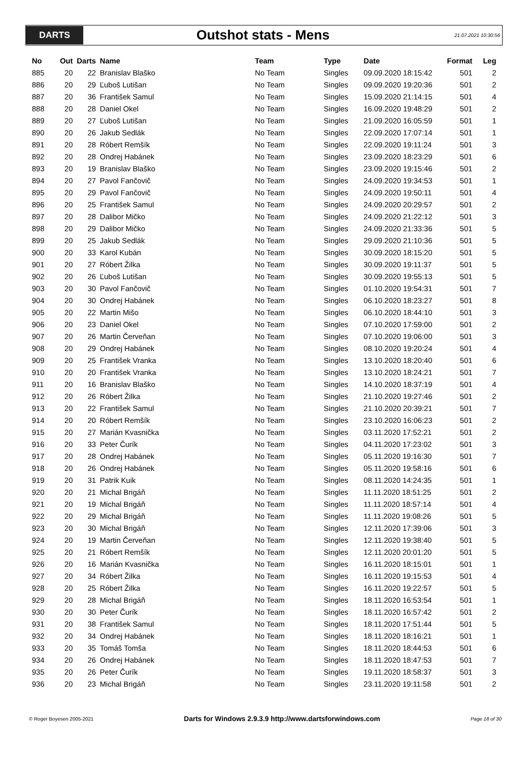DARTS
Outshot stats - Mens
21.07.2021 10:30:56
| No | Out | Darts | Name | Team | Type | Date | Format | Leg |
| --- | --- | --- | --- | --- | --- | --- | --- | --- |
| 885 | 20 | 22 | Branislav Blaško | No Team | Singles | 09.09.2020 18:15:42 | 501 | 2 |
| 886 | 20 | 29 | Ľuboš Lutišan | No Team | Singles | 09.09.2020 19:20:36 | 501 | 2 |
| 887 | 20 | 36 | František Samul | No Team | Singles | 15.09.2020 21:14:15 | 501 | 4 |
| 888 | 20 | 28 | Daniel Okel | No Team | Singles | 16.09.2020 19:48:29 | 501 | 2 |
| 889 | 20 | 27 | Ľuboš Lutišan | No Team | Singles | 21.09.2020 16:05:59 | 501 | 1 |
| 890 | 20 | 26 | Jakub Sedlák | No Team | Singles | 22.09.2020 17:07:14 | 501 | 1 |
| 891 | 20 | 28 | Róbert Remšík | No Team | Singles | 22.09.2020 19:11:24 | 501 | 3 |
| 892 | 20 | 28 | Ondrej Habánek | No Team | Singles | 23.09.2020 18:23:29 | 501 | 6 |
| 893 | 20 | 19 | Branislav Blaško | No Team | Singles | 23.09.2020 19:15:46 | 501 | 2 |
| 894 | 20 | 27 | Pavol Fančovič | No Team | Singles | 24.09.2020 19:34:53 | 501 | 1 |
| 895 | 20 | 29 | Pavol Fančovič | No Team | Singles | 24.09.2020 19:50:11 | 501 | 4 |
| 896 | 20 | 25 | František Samul | No Team | Singles | 24.09.2020 20:29:57 | 501 | 2 |
| 897 | 20 | 28 | Dalibor Mičko | No Team | Singles | 24.09.2020 21:22:12 | 501 | 3 |
| 898 | 20 | 29 | Dalibor Mičko | No Team | Singles | 24.09.2020 21:33:36 | 501 | 5 |
| 899 | 20 | 25 | Jakub Sedlák | No Team | Singles | 29.09.2020 21:10:36 | 501 | 5 |
| 900 | 20 | 33 | Karol Kubán | No Team | Singles | 30.09.2020 18:15:20 | 501 | 5 |
| 901 | 20 | 27 | Róbert Žilka | No Team | Singles | 30.09.2020 19:11:37 | 501 | 5 |
| 902 | 20 | 26 | Ľuboš Lutišan | No Team | Singles | 30.09.2020 19:55:13 | 501 | 5 |
| 903 | 20 | 30 | Pavol Fančovič | No Team | Singles | 01.10.2020 19:54:31 | 501 | 7 |
| 904 | 20 | 30 | Ondrej Habánek | No Team | Singles | 06.10.2020 18:23:27 | 501 | 8 |
| 905 | 20 | 22 | Martin Mišo | No Team | Singles | 06.10.2020 18:44:10 | 501 | 3 |
| 906 | 20 | 23 | Daniel Okel | No Team | Singles | 07.10.2020 17:59:00 | 501 | 2 |
| 907 | 20 | 26 | Martin Červeňan | No Team | Singles | 07.10.2020 19:06:00 | 501 | 3 |
| 908 | 20 | 29 | Ondrej Habánek | No Team | Singles | 08.10.2020 19:20:24 | 501 | 4 |
| 909 | 20 | 25 | František Vranka | No Team | Singles | 13.10.2020 18:20:40 | 501 | 6 |
| 910 | 20 | 20 | František Vranka | No Team | Singles | 13.10.2020 18:24:21 | 501 | 7 |
| 911 | 20 | 16 | Branislav Blaško | No Team | Singles | 14.10.2020 18:37:19 | 501 | 4 |
| 912 | 20 | 26 | Róbert Žilka | No Team | Singles | 21.10.2020 19:27:46 | 501 | 2 |
| 913 | 20 | 22 | František Samul | No Team | Singles | 21.10.2020 20:39:21 | 501 | 7 |
| 914 | 20 | 20 | Róbert Remšík | No Team | Singles | 23.10.2020 16:06:23 | 501 | 2 |
| 915 | 20 | 27 | Marián Kvasnička | No Team | Singles | 03.11.2020 17:52:21 | 501 | 2 |
| 916 | 20 | 33 | Peter Čurík | No Team | Singles | 04.11.2020 17:23:02 | 501 | 3 |
| 917 | 20 | 28 | Ondrej Habánek | No Team | Singles | 05.11.2020 19:16:30 | 501 | 7 |
| 918 | 20 | 26 | Ondrej Habánek | No Team | Singles | 05.11.2020 19:58:16 | 501 | 6 |
| 919 | 20 | 31 | Patrik Kuik | No Team | Singles | 08.11.2020 14:24:35 | 501 | 1 |
| 920 | 20 | 21 | Michal Brigáň | No Team | Singles | 11.11.2020 18:51:25 | 501 | 2 |
| 921 | 20 | 19 | Michal Brigáň | No Team | Singles | 11.11.2020 18:57:14 | 501 | 4 |
| 922 | 20 | 29 | Michal Brigáň | No Team | Singles | 11.11.2020 19:08:26 | 501 | 5 |
| 923 | 20 | 30 | Michal Brigáň | No Team | Singles | 12.11.2020 17:39:06 | 501 | 3 |
| 924 | 20 | 19 | Martin Červeňan | No Team | Singles | 12.11.2020 19:38:40 | 501 | 5 |
| 925 | 20 | 21 | Róbert Remšík | No Team | Singles | 12.11.2020 20:01:20 | 501 | 5 |
| 926 | 20 | 16 | Marián Kvasnička | No Team | Singles | 16.11.2020 18:15:01 | 501 | 1 |
| 927 | 20 | 34 | Róbert Žilka | No Team | Singles | 16.11.2020 19:15:53 | 501 | 4 |
| 928 | 20 | 25 | Róbert Žilka | No Team | Singles | 16.11.2020 19:22:57 | 501 | 5 |
| 929 | 20 | 28 | Michal Brigáň | No Team | Singles | 18.11.2020 16:53:54 | 501 | 1 |
| 930 | 20 | 30 | Peter Čurík | No Team | Singles | 18.11.2020 16:57:42 | 501 | 2 |
| 931 | 20 | 38 | František Samul | No Team | Singles | 18.11.2020 17:51:44 | 501 | 5 |
| 932 | 20 | 34 | Ondrej Habánek | No Team | Singles | 18.11.2020 18:16:21 | 501 | 1 |
| 933 | 20 | 35 | Tomáš Tomša | No Team | Singles | 18.11.2020 18:44:53 | 501 | 6 |
| 934 | 20 | 26 | Ondrej Habánek | No Team | Singles | 18.11.2020 18:47:53 | 501 | 7 |
| 935 | 20 | 26 | Peter Čurík | No Team | Singles | 19.11.2020 18:58:37 | 501 | 3 |
| 936 | 20 | 23 | Michal Brigáň | No Team | Singles | 23.11.2020 19:11:58 | 501 | 2 |
© Roger Boyesen 2005-2021 Darts for Windows 2.9.3.9 http://www.dartsforwindows.com Page 18 of 30